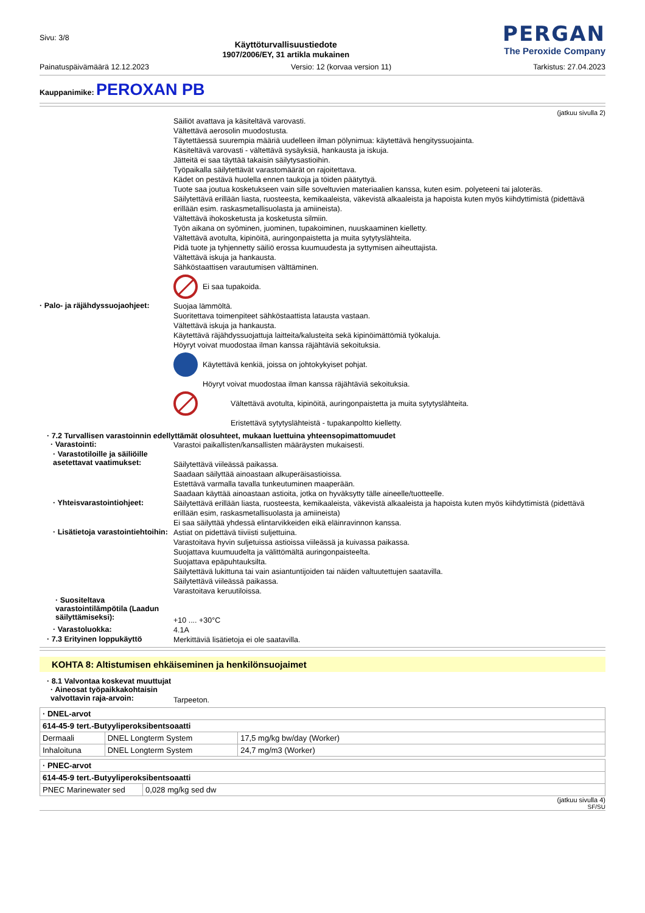Sivu: 3/8
Käyttöturvallisuustiedote
1907/2006/EY, 31 artikla mukainen
PERGAN
The Peroxide Company
Painatuspäivämäärä 12.12.2023 Versio: 12 (korvaa version 11) Tarkistus: 27.04.2023
Kauppanimike: PEROXAN PB
(jatkuu sivulla 2)
Säiliöt avattava ja käsiteltävä varovasti.
Vältettävä aerosolin muodostusta.
Täytettäessä suurempia määriä uudelleen ilman pölynimua: käytettävä hengityssuojainta.
Käsiteltävä varovasti - vältettävä sysäyksiä, hankausta ja iskuja.
Jätteitä ei saa täyttää takaisin säilytysastioihin.
Työpaikalla säilytettävät varastomäärät on rajoitettava.
Kädet on pestävä huolella ennen taukoja ja töiden päätyttyä.
Tuote saa joutua kosketukseen vain sille soveltuvien materiaalien kanssa, kuten esim. polyeteeni tai jaloteräs.
Säilytettävä erillään liasta, ruosteesta, kemikaaleista, väkevistä alkaaleista ja hapoista kuten myös kiihdyttimistä (pidettävä erillään esim. raskasmetallisuolasta ja amiineista).
Vältettävä ihokosketusta ja kosketusta silmiin.
Työn aikana on syöminen, juominen, tupakoiminen, nuuskaaminen kielletty.
Vältettävä avotulta, kipinöitä, auringonpaistetta ja muita sytytyslähteita.
Pidä tuote ja tyhjennetty säiliö erossa kuumuudesta ja syttymisen aiheuttajista.
Vältettävä iskuja ja hankausta.
Sähköstaattisen varautumisen välttäminen.
Ei saa tupakoida.
· Palo- ja räjähdyssuojaohjeet:
Suojaa lämmöltä.
Suoritettava toimenpiteet sähköstaattista latausta vastaan.
Vältettävä iskuja ja hankausta.
Käytettävä räjähdyssuojattuja laitteita/kalusteita sekä kipinöimättömiä työkaluja.
Höyryt voivat muodostaa ilman kanssa räjähtäviä sekoituksia.
Käytettävä kenkiä, joissa on johtokykyiset pohjat.
Höyryt voivat muodostaa ilman kanssa räjähtäviä sekoituksia.
Vältettävä avotulta, kipinöitä, auringonpaistetta ja muita sytytyslähteita.
Eristettävä sytytyslähteistä - tupakanpoltto kielletty.
· 7.2 Turvallisen varastoinnin edellyttämät olosuhteet, mukaan luettuina yhteensopimattomuudet
· Varastointi:
Varastoi paikallisten/kansallisten määräysten mukaisesti.
· Varastotiloille ja säiliöille asetettavat vaatimukset:
Säilytettävä viileässä paikassa.
Saadaan säilyttää ainoastaan alkuperäisastioissa.
Estettävä varmalla tavalla tunkeutuminen maaperään.
Saadaan käyttää ainoastaan astioita, jotka on hyväksytty tälle aineelle/tuotteelle.
· Yhteisvarastointiohjeet:
Säilytettävä erillään liasta, ruosteesta, kemikaaleista, väkevistä alkaaleista ja hapoista kuten myös kiihdyttimistä (pidettävä erillään esim, raskasmetallisuolasta ja amiineista)
Ei saa säilyttää yhdessä elintarvikkeiden eikä eläinravinnon kanssa.
· Lisätietoja varastointiehtoihin:
Astiat on pidettävä tiiviisti suljettuina.
Varastoitava hyvin suljetuissa astioissa viileässä ja kuivassa paikassa.
Suojattava kuumuudelta ja välittömältä auringonpaisteelta.
Suojattava epäpuhtauksilta.
Säilytettävä lukittuna tai vain asiantuntijoiden tai näiden valtuutettujen saatavilla.
Säilytettävä viileässä paikassa.
Varastoitava keruutiloissa.
· Suositeltava varastointilämpötila (Laadun säilyttämiseksi):
+10 .... +30°C
· Varastoluokka:
4.1A
· 7.3 Erityinen loppukäyttö
Merkittäviä lisätietoja ei ole saatavilla.
KOHTA 8: Altistumisen ehkäiseminen ja henkilönsuojaimet
· 8.1 Valvontaa koskevat muuttujat
· Aineosat työpaikkakohtaisin valvottavin raja-arvoin:
Tarpeeton.
| · DNEL-arvot | | |
| 614-45-9 tert.-Butyyliperoksibentsoaatti | | |
| Dermaali | DNEL Longterm System | 17,5 mg/kg bw/day (Worker) |
| Inhaloituna | DNEL Longterm System | 24,7 mg/m3 (Worker) |
| · PNEC-arvot | |
| 614-45-9 tert.-Butyyliperoksibentsoaatti | |
| PNEC Marinewater sed | 0,028 mg/kg sed dw |
(jatkuu sivulla 4)
SF/SU